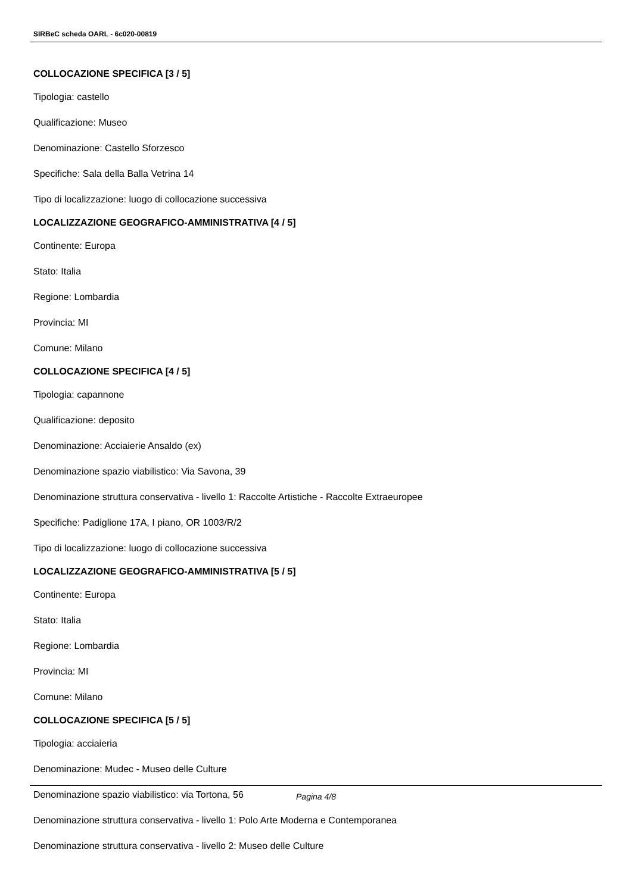SIRBeC scheda OARL - 6c020-00819
COLLOCAZIONE SPECIFICA [3 / 5]
Tipologia: castello
Qualificazione: Museo
Denominazione: Castello Sforzesco
Specifiche: Sala della Balla Vetrina 14
Tipo di localizzazione: luogo di collocazione successiva
LOCALIZZAZIONE GEOGRAFICO-AMMINISTRATIVA [4 / 5]
Continente: Europa
Stato: Italia
Regione: Lombardia
Provincia: MI
Comune: Milano
COLLOCAZIONE SPECIFICA [4 / 5]
Tipologia: capannone
Qualificazione: deposito
Denominazione: Acciaierie Ansaldo (ex)
Denominazione spazio viabilistico: Via Savona, 39
Denominazione struttura conservativa - livello 1: Raccolte Artistiche - Raccolte Extraeuropee
Specifiche: Padiglione 17A, I piano, OR 1003/R/2
Tipo di localizzazione: luogo di collocazione successiva
LOCALIZZAZIONE GEOGRAFICO-AMMINISTRATIVA [5 / 5]
Continente: Europa
Stato: Italia
Regione: Lombardia
Provincia: MI
Comune: Milano
COLLOCAZIONE SPECIFICA [5 / 5]
Tipologia: acciaieria
Denominazione: Mudec - Museo delle Culture
Denominazione spazio viabilistico: via Tortona, 56
Denominazione struttura conservativa - livello 1: Polo Arte Moderna e Contemporanea
Denominazione struttura conservativa - livello 2: Museo delle Culture
Pagina 4/8